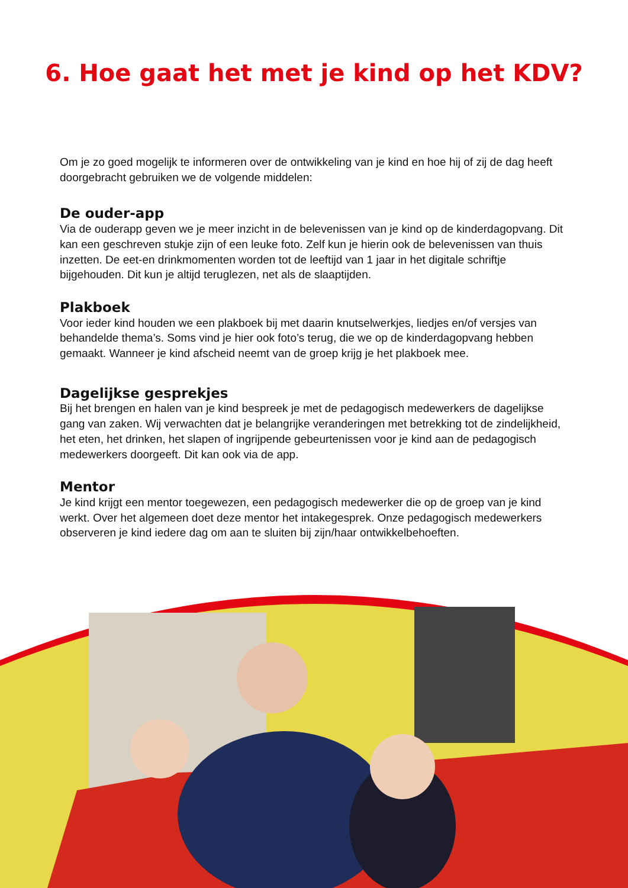6. Hoe gaat het met je kind op het KDV?
Om je zo goed mogelijk te informeren over de ontwikkeling van je kind en hoe hij of zij de dag heeft doorgebracht gebruiken we de volgende middelen:
De ouder-app
Via de ouderapp geven we je meer inzicht in de belevenissen van je kind op de kinderdagopvang. Dit kan een geschreven stukje zijn of een leuke foto. Zelf kun je hierin ook de belevenissen van thuis inzetten. De eet-en drinkmomenten worden tot de leeftijd van 1 jaar in het digitale schriftje bijgehouden. Dit kun je altijd teruglezen, net als de slaaptijden.
Plakboek
Voor ieder kind houden we een plakboek bij met daarin knutselwerkjes, liedjes en/of versjes van behandelde thema’s. Soms vind je hier ook foto’s terug, die we op de kinderdagopvang hebben gemaakt. Wanneer je kind afscheid neemt van de groep krijg je het plakboek mee.
Dagelijkse gesprekjes
Bij het brengen en halen van je kind bespreek je met de pedagogisch medewerkers de dagelijkse gang van zaken. Wij verwachten dat je belangrijke veranderingen met betrekking tot de zindelijk­heid, het eten, het drinken, het slapen of ingrijpende gebeurtenissen voor je kind aan de pedago­gisch medewerkers doorgeeft. Dit kan ook via de app.
Mentor
Je kind krijgt een mentor toegewezen, een pedagogisch medewerker die op de groep van je kind werkt. Over het algemeen doet deze mentor het intakegesprek. Onze pedagogisch medewerkers observeren je kind iedere dag om aan te sluiten bij zijn/haar ontwikkelbehoeften.